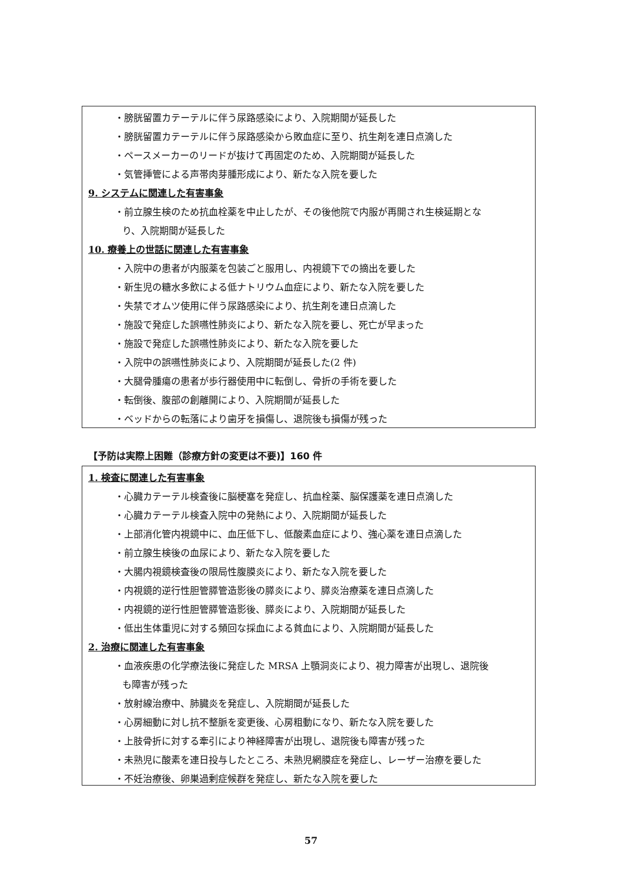・膀胱留置カテーテルに伴う尿路感染により、入院期間が延長した
・膀胱留置カテーテルに伴う尿路感染から敗血症に至り、抗生剤を連日点滴した
・ペースメーカーのリードが抜けて再固定のため、入院期間が延長した
・気管挿管による声帯肉芽腫形成により、新たな入院を要した
9. システムに関連した有害事象
・前立腺生検のため抗血栓薬を中止したが、その後他院で内服が再開され生検延期とな
り、入院期間が延長した
10. 療養上の世話に関連した有害事象
・入院中の患者が内服薬を包装ごと服用し、内視鏡下での摘出を要した
・新生児の糖水多飲による低ナトリウム血症により、新たな入院を要した
・失禁でオムツ使用に伴う尿路感染により、抗生剤を連日点滴した
・施設で発症した誤嚥性肺炎により、新たな入院を要し、死亡が早まった
・施設で発症した誤嚥性肺炎により、新たな入院を要した
・入院中の誤嚥性肺炎により、入院期間が延長した(2 件)
・大腿骨腫瘍の患者が歩行器使用中に転倒し、骨折の手術を要した
・転倒後、腹部の創離開により、入院期間が延長した
・ベッドからの転落により歯牙を損傷し、退院後も損傷が残った
【予防は実際上困難（診療方針の変更は不要)】160 件
1. 検査に関連した有害事象
・心臓カテーテル検査後に脳梗塞を発症し、抗血栓薬、脳保護薬を連日点滴した
・心臓カテーテル検査入院中の発熱により、入院期間が延長した
・上部消化管内視鏡中に、血圧低下し、低酸素血症により、強心薬を連日点滴した
・前立腺生検後の血尿により、新たな入院を要した
・大腸内視鏡検査後の限局性腹膜炎により、新たな入院を要した
・内視鏡的逆行性胆管膵管造影後の膵炎により、膵炎治療薬を連日点滴した
・内視鏡的逆行性胆管膵管造影後、膵炎により、入院期間が延長した
・低出生体重児に対する頻回な採血による貧血により、入院期間が延長した
2. 治療に関連した有害事象
・血液疾患の化学療法後に発症した MRSA 上顎洞炎により、視力障害が出現し、退院後
も障害が残った
・放射線治療中、肺臓炎を発症し、入院期間が延長した
・心房細動に対し抗不整脈を変更後、心房粗動になり、新たな入院を要した
・上肢骨折に対する牽引により神経障害が出現し、退院後も障害が残った
・未熟児に酸素を連日投与したところ、未熟児網膜症を発症し、レーザー治療を要した
・不妊治療後、卵巣過剰症候群を発症し、新たな入院を要した
57